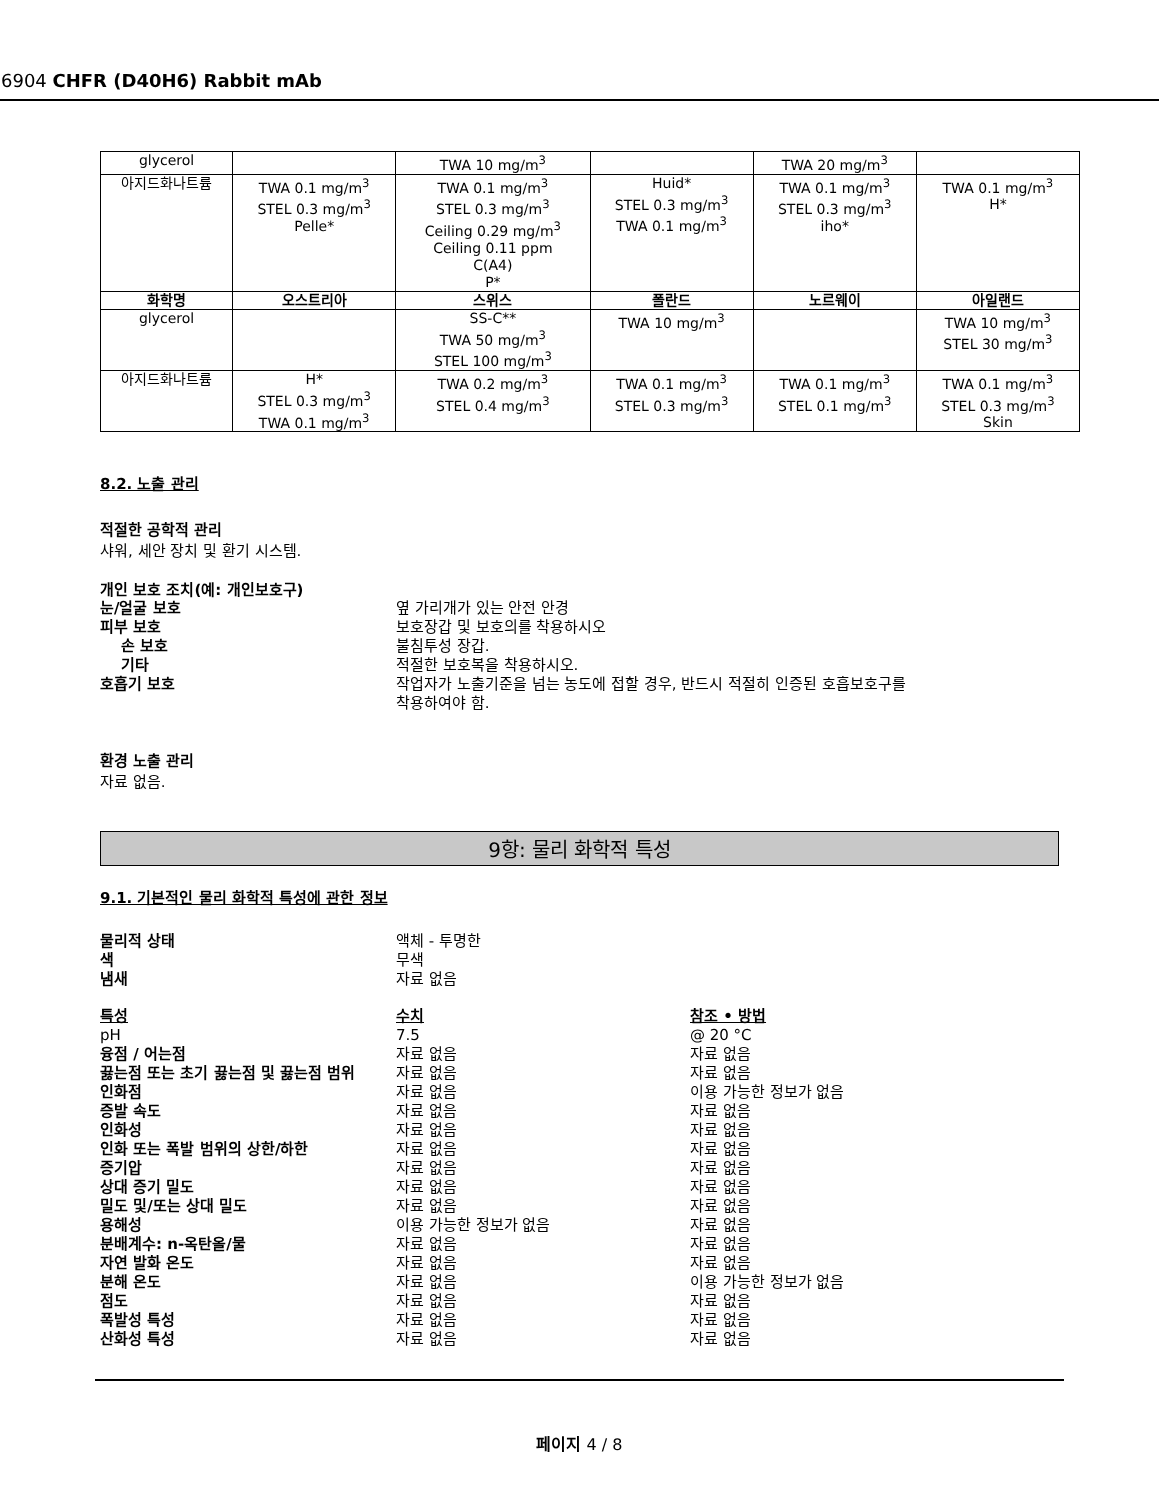6904 CHFR (D40H6) Rabbit mAb
| glycerol | | TWA 10 mg/m<sup>3</sup> | | TWA 20 mg/m<sup>3</sup> | |
| 아지드화나트륨 | TWA 0.1 mg/m<sup>3</sup> STEL 0.3 mg/m<sup>3</sup> Pelle* | TWA 0.1 mg/m<sup>3</sup> STEL 0.3 mg/m<sup>3</sup> Ceiling 0.29 mg/m<sup>3</sup> Ceiling 0.11 ppm C(A4) P* | Huid* STEL 0.3 mg/m<sup>3</sup> TWA 0.1 mg/m<sup>3</sup> | TWA 0.1 mg/m<sup>3</sup> STEL 0.3 mg/m<sup>3</sup> iho* | TWA 0.1 mg/m<sup>3</sup> H* |
| 화학명 | 오스트리아 | 스위스 | 폴란드 | 노르웨이 | 아일랜드 |
| glycerol | | SS-C** TWA 50 mg/m<sup>3</sup> STEL 100 mg/m<sup>3</sup> | TWA 10 mg/m<sup>3</sup> | | TWA 10 mg/m<sup>3</sup> STEL 30 mg/m<sup>3</sup> |
| 아지드화나트륨 | H* STEL 0.3 mg/m<sup>3</sup> TWA 0.1 mg/m<sup>3</sup> | TWA 0.2 mg/m<sup>3</sup> STEL 0.4 mg/m<sup>3</sup> | TWA 0.1 mg/m<sup>3</sup> STEL 0.3 mg/m<sup>3</sup> | TWA 0.1 mg/m<sup>3</sup> STEL 0.1 mg/m<sup>3</sup> | TWA 0.1 mg/m<sup>3</sup> STEL 0.3 mg/m<sup>3</sup> Skin |
8.2. 노출 관리
적절한 공학적 관리
샤워, 세안 장치 및 환기 시스템.
개인 보호 조치(예: 개인보호구)
눈/얼굴 보호 옆 가리개가 있는 안전 안경
피부 보호 보호장갑 및 보호의를 착용하시오
손 보호 불침투성 장갑.
기타 적절한 보호복을 착용하시오.
호흡기 보호 작업자가 노출기준을 넘는 농도에 접할 경우, 반드시 적절히 인증된 호흡보호구를
착용하여야 함.
환경 노출 관리
자료 없음.
9항: 물리 화학적 특성
9.1. 기본적인 물리 화학적 특성에 관한 정보
물리적 상태 액체 - 투명한
색 무색
냄새 자료 없음
특성 수치 참조 • 방법
pH 7.5 @ 20 °C
융점 / 어는점 자료 없음 자료 없음
끓는점 또는 초기 끓는점 및 끓는점 범위 자료 없음 자료 없음
인화점 자료 없음 이용 가능한 정보가 없음
증발 속도 자료 없음 자료 없음
인화성 자료 없음 자료 없음
인화 또는 폭발 범위의 상한/하한 자료 없음 자료 없음
증기압 자료 없음 자료 없음
상대 증기 밀도 자료 없음 자료 없음
밀도 및/또는 상대 밀도 자료 없음 자료 없음
용해성 이용 가능한 정보가 없음 자료 없음
분배계수: n-옥탄올/물 자료 없음 자료 없음
자연 발화 온도 자료 없음 자료 없음
분해 온도 자료 없음 이용 가능한 정보가 없음
점도 자료 없음 자료 없음
폭발성 특성 자료 없음 자료 없음
산화성 특성 자료 없음 자료 없음
페이지 4 / 8